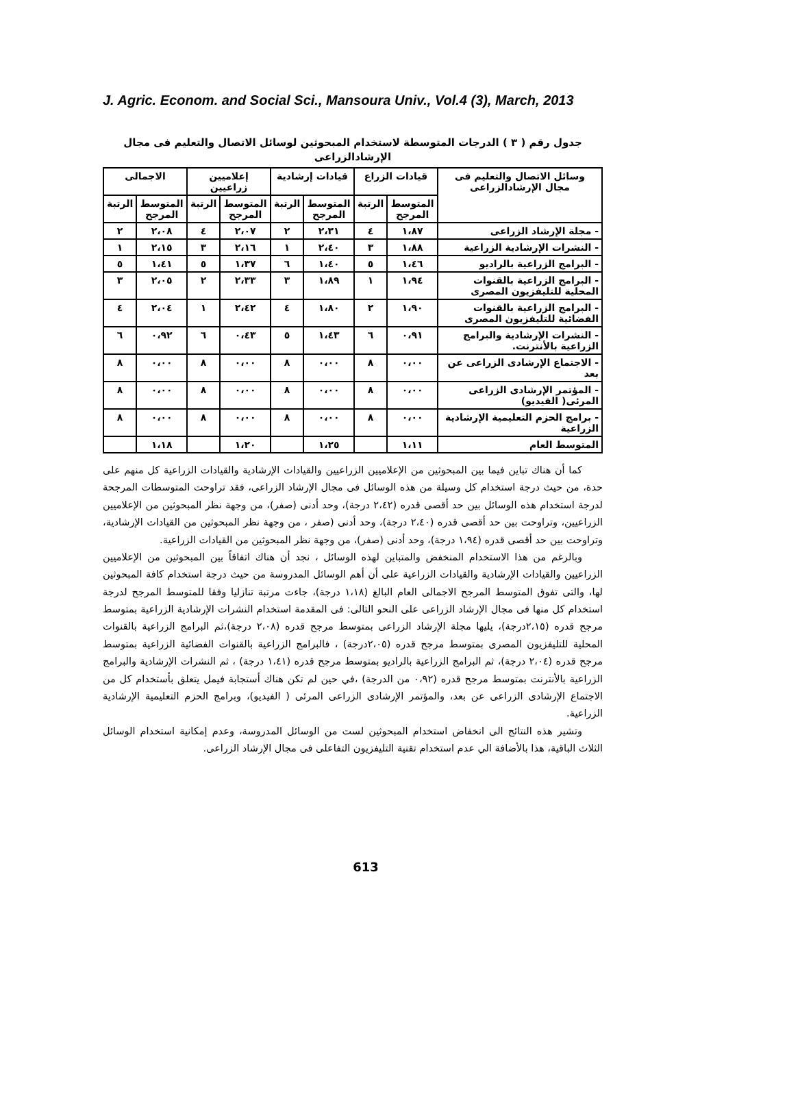J. Agric. Econom. and Social Sci., Mansoura Univ., Vol.4 (3), March, 2013
جدول رقم ( ٣ ) الدرجات المتوسطة لاستخدام المبحوثين لوسائل الاتصال والتعليم فى مجال الإرشادالزراعى
| وسائل الاتصال والتعليم فى مجال الإرشادالزراعى | قيادات الزراع | | قيادات إرشادية | | إعلاميين زراعيين | | الاجمالى | |
| --- | --- | --- | --- | --- | --- | --- | --- | --- |
| | المتوسط المرجح | الرتبة | المتوسط المرجح | الرتبة | المتوسط المرجح | الرتبة | المتوسط المرجح | الرتبة |
| - مجلة الإرشاد الزراعى | ١،٨٧ | ٤ | ٢،٣١ | ٢ | ٢،٠٧ | ٤ | ٢،٠٨ | ٢ |
| - النشرات الإرشادية الزراعية | ١،٨٨ | ٣ | ٢،٤٠ | ١ | ٢،١٦ | ٣ | ٢،١٥ | ١ |
| - البرامج الزراعية بالراديو | ١،٤٦ | ٥ | ١،٤٠ | ٦ | ١،٣٧ | ٥ | ١،٤١ | ٥ |
| - البرامج الزراعية بالقنوات المحلية للتليفزيون المصرى | ١،٩٤ | ١ | ١،٨٩ | ٣ | ٢،٣٣ | ٢ | ٢،٠٥ | ٣ |
| - البرامج الزراعية بالقنوات الفضائية للتليفزيون المصرى | ١،٩٠ | ٢ | ١،٨٠ | ٤ | ٢،٤٢ | ١ | ٢،٠٤ | ٤ |
| - النشرات الإرشادية والبرامج الزراعية بالأنترنت. | ٠،٩١ | ٦ | ١،٤٣ | ٥ | ٠،٤٣ | ٦ | ٠،٩٢ | ٦ |
| - الاجتماع الإرشادى الزراعى عن بعد | ٠،٠٠ | ٨ | ٠،٠٠ | ٨ | ٠،٠٠ | ٨ | ٠،٠٠ | ٨ |
| - المؤتمر الإرشادى الزراعى المرئى( الفيديو) | ٠،٠٠ | ٨ | ٠،٠٠ | ٨ | ٠،٠٠ | ٨ | ٠،٠٠ | ٨ |
| - برامج الحزم التعليمية الإرشادية الزراعية | ٠،٠٠ | ٨ | ٠،٠٠ | ٨ | ٠،٠٠ | ٨ | ٠،٠٠ | ٨ |
| المتوسط العام | ١،١١ | | ١،٢٥ | | ١،٢٠ | | ١،١٨ | |
كما أن هناك تباين فيما بين المبحوثين من الإعلاميين الزراعيين والقيادات الإرشادية والقيادات الزراعية كل منهم على حدة، من حيث درجة استخدام كل وسيلة من هذه الوسائل فى مجال الإرشاد الزراعى، فقد تراوحت المتوسطات المرجحة لدرجة استخدام هذه الوسائل بين حد أقصى قدره (٢،٤٢ درجة)، وحد أدنى (صفر)، من وجهة نظر المبحوثين من الإعلاميين الزراعيين، وتراوحت بين حد أقصى قدره (٢،٤٠ درجة)، وحد أدنى (صفر ، من وجهة نظر المبحوثين من القيادات الإرشادية، وتراوحت بين حد أقصى قدره (١،٩٤ درجة)، وحد أدنى (صفر)، من وجهة نظر المبحوثين من القيادات الزراعية.
وبالرغم من هذا الاستخدام المنخفض والمتباين لهذه الوسائل ، نجد أن هناك اتفاقاً بين المبحوثين من الإعلاميين الزراعيين والقيادات الإرشادية والقيادات الزراعية على أن أهم الوسائل المدروسة من حيث درجة استخدام كافة المبحوثين لها، والتى تفوق المتوسط المرجح الاجمالى العام البالغ (١،١٨ درجة)، جاءت مرتبة تنازليا وفقا للمتوسط المرجح لدرجة استخدام كل منها فى مجال الإرشاد الزراعى على النحو التالى: فى المقدمة استخدام النشرات الإرشادية الزراعية بمتوسط مرجح قدره (٢،١٥درجة)، يليها مجلة الإرشاد الزراعى بمتوسط مرجح قدره (٢،٠٨ درجة)،ثم البرامج الزراعية بالقنوات المحلية للتليفزيون المصرى بمتوسط مرجح قدره (٢،٠٥درجة) ، فالبرامج الزراعية بالقنوات الفضائية الزراعية بمتوسط مرجح قدره (٢،٠٤ درجة)، ثم البرامج الزراعية بالراديو بمتوسط مرجح قدره (١،٤١ درجة) ، ثم النشرات الإرشادية والبرامج الزراعية بالأنترنت بمتوسط مرجح قدره (٠،٩٢ من الدرجة) ،في حين لم تكن هناك أستجابة فيمل يتعلق بأستخدام كل من الاجتماع الإرشادى الزراعى عن بعد، والمؤتمر الإرشادى الزراعى المرئى ( الفيديو)، وبرامج الحزم التعليمية الإرشادية الزراعية.
وتشير هذه النتائج الى انخفاض استخدام المبحوثين لست من الوسائل المدروسة، وعدم إمكانية استخدام الوسائل الثلاث الباقية، هذا بالأضافة الي عدم استخدام تقنية التليفزيون التفاعلى فى مجال الإرشاد الزراعى.
613